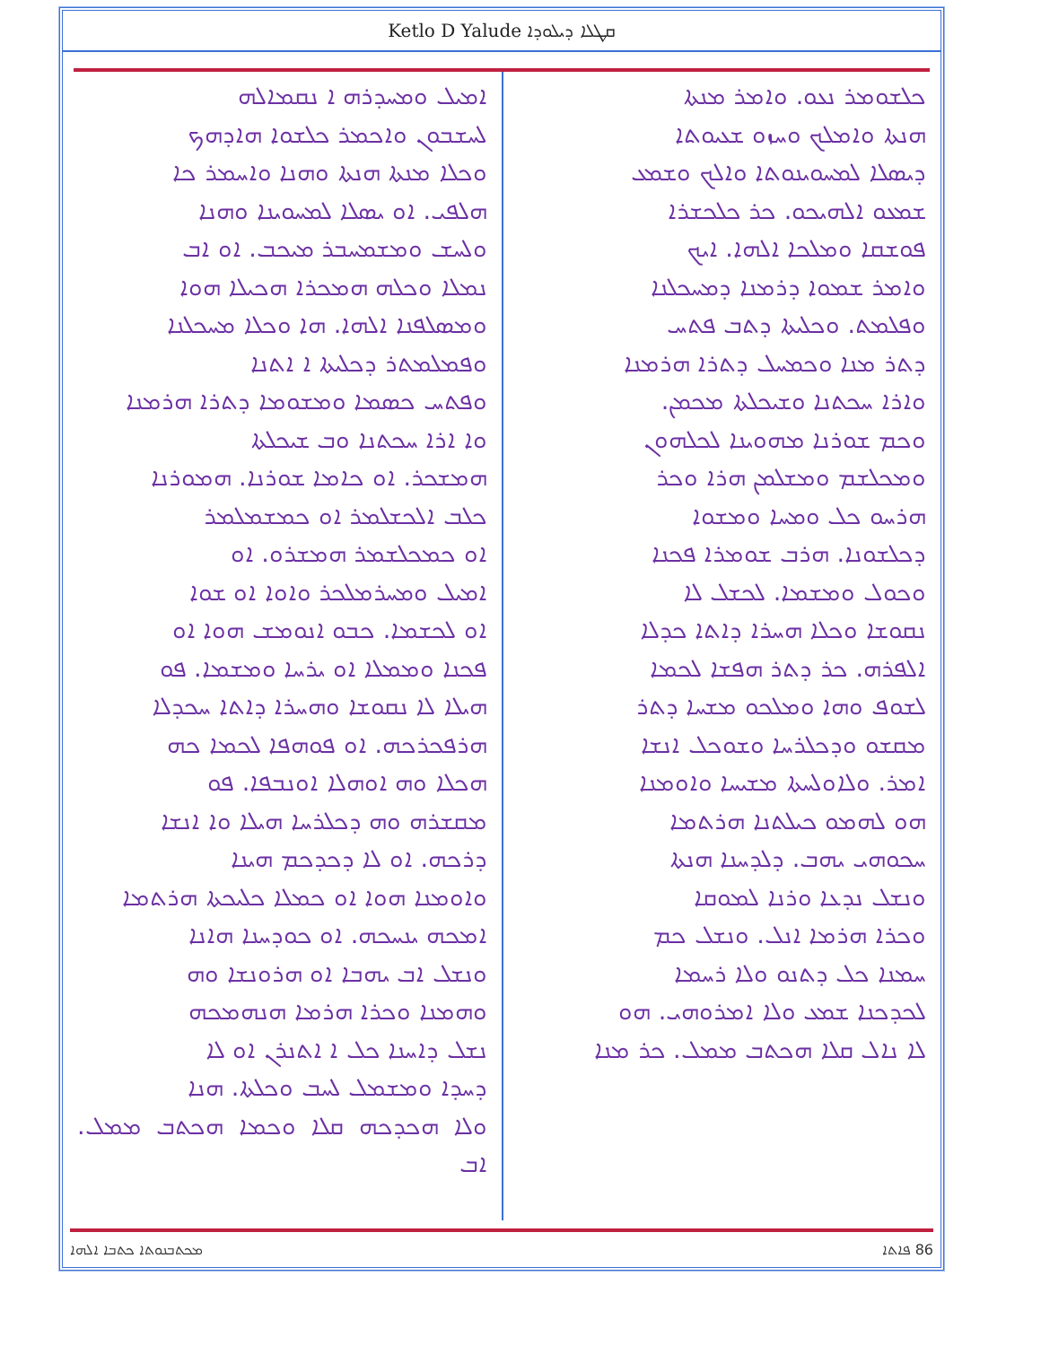Ketlo D Yalude ܩܛܠܐ ܕܝܠܘܕܐ
ܟܠܫܘܡܪ ܢܥܘ. ܘܐܡܪ ܡܢܬܐ
ܗܢܬܐ ܘܐܡܠܟ ܘܚܙܘ ܫܥܝܘܬܐ
ܕܝܣܠܐ ܠܡܚܘܝܢܘܬܐ ܘܐܠܟ ܘܫܡܥ
ܫܡܥܘ ܐܠܗܝܟܘ. ܟܪ ܟܠܟܫܪܐ
ܦܘܫܩܐ ܘܡܠܟܐ ܐܠܗܐ. ܐܝܟ
ܘܐܡܪ ܫܡܘܐ ܕܪܡܢܐ ܕܡܚܟܠܢܐ
ܘܦܠܡܬ. ܘܟܠܝܬܐ ܕܬܒ ܦܬܚ
ܕܬܪ ܡܢܐ ܘܟܡܚܠ ܕܬܪܐ ܗܪܡܢܐ
ܘܐܪܐ ܚܟܬܢܐ ܘܫܝܟܠܬܐ ܡܟܡܢ.
ܘܟܡ ܫܘܪܢܐ ܡܗܘܝܢܐ ܠܟܠܗܘܢ
ܘܡܟܠܫܡ ܘܡܫܠܡܢ ܗܪܐ ܘܟܪ
ܗܪܚܘ ܟܠ ܘܡܚܐ ܘܡܫܘܐ
ܕܟܠܫܘܢܐ. ܗܪܒ ܫܘܡܪܐ ܦܟܢܐ
ܘܟܘܠ ܘܡܫܡܐ. ܠܟܫܠ ܠܐ
ܢܩܘܫܐ ܘܟܠܐ ܗܚܪܐ ܕܐܬܐ ܟܕܠܐ
ܐܠܦܪܗ. ܟܪ ܕܬܪ ܗܦܫܐ ܠܟܡܐ
ܠܫܘܦ ܘܗܐ ܘܡܠܟܘ ܡܫܚܐ ܕܬܪ
ܡܩܫܘ ܘܕܟܠܪܚܐ ܘܫܘܟܠ ܐܢܫܐ
ܐܡܪ. ܘܠܐܘܠܚܬܐ ܡܫܝܚܐ ܘܐܘܡܢܐ
ܗܘ ܠܗܡܘ ܟܝܠܬܢܐ ܗܪܬܡܐ
ܚܟܘܗܝ ܝܗܒ. ܕܠܕܚܢܐ ܗܢܬܐ
ܘܢܫܠ ܢܕܥܐ ܘܪܢܐ ܠܡܘܩܐ
ܘܟܪܐ ܗܪܡܐ ܐܢܠ. ܘܢܫܠ ܟܡ
ܚܡܢܐ ܟܠ ܕܬܢܘ ܘܠܐ ܪܚܡܐ
ܠܟܕܟܢܐ ܫܡܥ ܘܠܐ ܐܡܪܘܗܝ. ܗܘ
ܠܐ ܢܐܠ ܩܠܐ ܗܟܬܒ ܡܡܠ. ܟܪ ܡܢܐ
ܐܡܝܠ ܘܡܚܕܪܗ ܐ ܢܩܡܐܠܗ
ܠܚܫܒܘܢ ܘܐܟܡܪ ܟܠܫܘܐ ܗܐܕܗܟ
ܘܟܠܐ ܡܢܬܐ ܗܢܬܐ ܘܗܢܐ ܘܐܚܡܪ ܟܐ
ܗܠܦܝ. ܐܘ ܝܣܠܐ ܠܡܚܘܝܢܐ ܘܗܢܐ
ܘܠܚܫ ܘܡܫܡܚܒܪ ܡܝܟܒ. ܐܘ ܐܒ
ܢܡܠܐ ܘܟܠܗ ܗܡܟܪܐ ܗܟܝܠܐ ܗܘܐ
ܘܡܣܠܦܢܐ ܐܠܗܐ. ܗܐ ܘܟܠܐ ܡܚܟܠܢܐ
ܘܦܡܠܡܬܪ ܕܟܠܝܬܐ ܐ ܐܬܢܐ
ܘܦܬܚ ܟܣܡܐ ܘܡܫܘܡܐ ܕܬܪܐ ܗܪܡܢܐ
ܘܐ ܐܪܐ ܚܟܬܢܐ ܘܒ ܫܝܟܠܬܐ
ܗܡܫܟܪ. ܐܘ ܟܐܡܐ ܫܘܪܢܐ. ܗܡܘܪܢܐ
ܟܠܒ ܐܠܟܫܠܡܪ ܐܘ ܟܡܫܡܠܡܪ
ܐܘ ܟܡܟܠܫܡܪ ܗܡܫܪܘ. ܐܘ
ܐܡܝܠ ܘܡܚܪܡܠܟܪ ܘܐܘܐ ܐܘ ܫܘܐ
ܐܘ ܠܟܫܡܐ. ܟܒܘ ܐܢܘܡܫ ܗܘܐ ܐܘ
ܦܟܢܐ ܘܡܡܠܐ ܐܘ ܝܪܚܐ ܘܡܫܡܐ. ܦܘ
ܗܝܠܐ ܠܐ ܢܩܘܫܐ ܘܗܚܪܐ ܕܐܬܐ ܚܟܕܠܐ
ܗܪܦܟܪܟܗ. ܐܘ ܦܘܗܦܐ ܠܟܡܐ ܟܗ
ܗܟܠܐ ܘܗ ܐܘܗܠܐ ܐܘܢܒܦܐ. ܦܘ
ܡܩܫܪܗ ܘܗ ܕܟܠܪܚܐ ܗܝܠܐ ܘܐ ܐܢܫܐ
ܕܪܟܗ. ܐܘ ܠܐ ܕܟܕܟܡ ܗܝܢܐ
ܘܐܘܡܢܐ ܗܘܐ ܐܘ ܟܡܠܐ ܟܠܝܟܬܐ ܗܪܬܡܐ
ܐܡܟܗ ܝܢܚܟܗ. ܐܘ ܟܘܕܚܢܐ ܗܐܢܐ
ܘܢܫܠ ܐܒ ܝܗܒܐ ܐܘ ܗܪܘܢܫܐ ܘܗ
ܘܗܡܢܐ ܘܟܪܐ ܗܪܡܐ ܗܢܗܡܟܗ
ܢܫܠ ܕܐܚܢܐ ܟܠ ܐ ܐܬܢܪܢ ܐܘ ܠܐ
ܕܚܕܐ ܘܡܫܡܠ ܠܚܒ ܘܟܠܬܐ. ܗܢܐ
ܘܠܐ ܗܟܕܟܗ ܩܠܐ ܘܟܡܐ ܗܟܬܒ ܡܡܠ. ܐܒ
86 ܦܐܬܐ ܡܟܬܒܢܘܬܐ ܟܬܒܐ ܐܠܗܐ